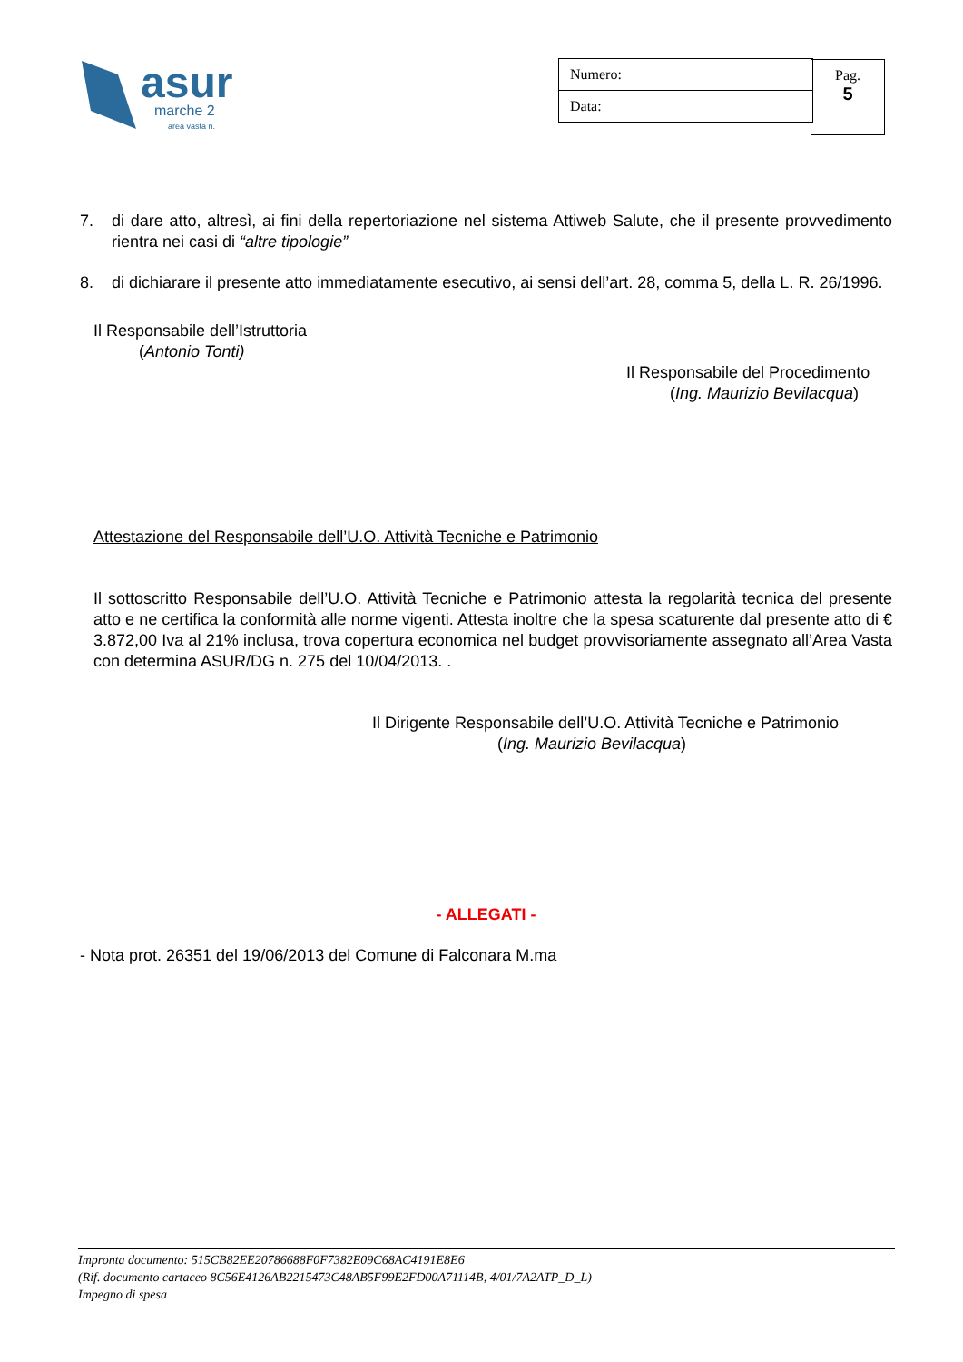asur
marche 2
area vasta n.
| Numero: |
| Data: |
Pag.
5
7. di dare atto, altresì, ai fini della repertoriazione nel sistema Attiweb Salute, che il presente provvedimento rientra nei casi di “altre tipologie”
8. di dichiarare il presente atto immediatamente esecutivo, ai sensi dell’art. 28, comma 5, della L. R. 26/1996.
Il Responsabile dell’Istruttoria
(Antonio Tonti)
Il Responsabile del Procedimento
(Ing. Maurizio Bevilacqua)
Attestazione del Responsabile dell’U.O. Attività Tecniche e Patrimonio
Il sottoscritto Responsabile dell’U.O. Attività Tecniche e Patrimonio attesta la regolarità tecnica del presente atto e ne certifica la conformità alle norme vigenti. Attesta inoltre che la spesa scaturente dal presente atto di € 3.872,00 Iva al 21% inclusa, trova copertura economica nel budget provvisoriamente assegnato all’Area Vasta con determina ASUR/DG n. 275 del 10/04/2013. .
Il Dirigente Responsabile dell’U.O. Attività Tecniche e Patrimonio
(Ing. Maurizio Bevilacqua)
- ALLEGATI -
- Nota prot. 26351 del 19/06/2013 del Comune di Falconara M.ma
Impronta documento: 515CB82EE20786688F0F7382E09C68AC4191E8E6
(Rif. documento cartaceo 8C56E4126AB2215473C48AB5F99E2FD00A71114B, 4/01/7A2ATP_D_L)
Impegno di spesa